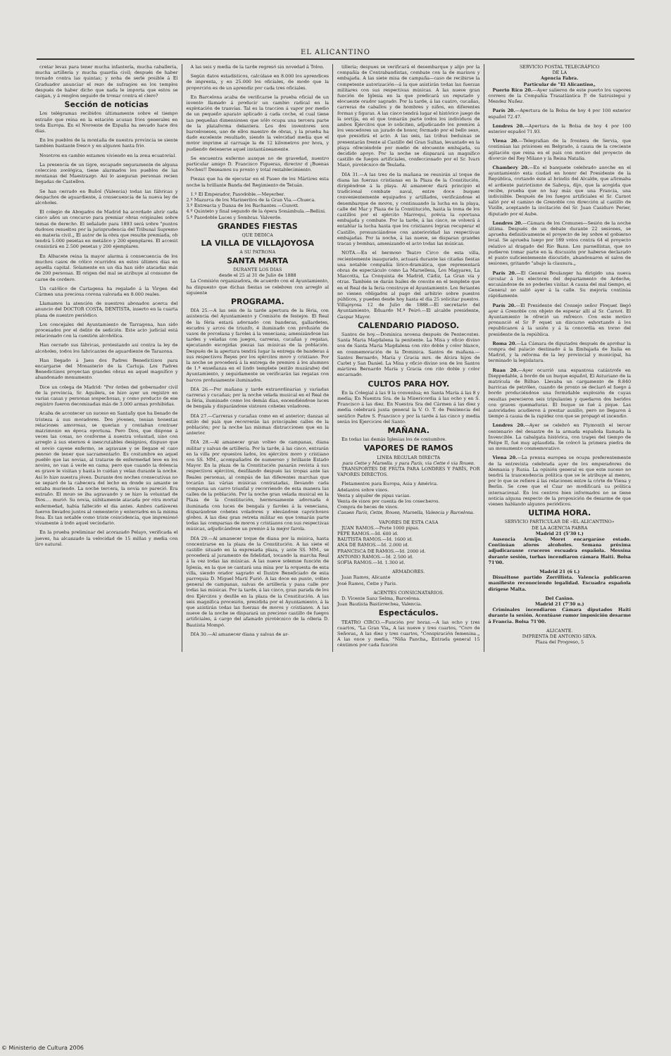EL ALICANTINO
cretar levas para tener mucha infantería, mucha caballería, mucha artillería y mucha guardia civil; después de haber tornado contra las quintas; y noha de serle posible á El Graduador anunciar el rezo de sufragios en los templos después de haber dicho que nada le importa que estos se caigan, y á renglon seguido de tronar contra el clero?
Sección de noticias
Los telégramas recibidos últimamente sobre el tiempo estraño que reina en la estación acusan frios generales en toda Europa. En el Noroeste de España ha nevado hace dos dias.
En los pueblos de la montaña de nuestra provincia se siente tambien bastante fresco y en algunos hasta frio.
Nosotros en cambio estamos viviendo en la zona ecuatorial.
La presencia de un tigre, escapado seguramente de alguna coleccion zoológica, tiene alarmados los pueblos de las montanas del Maestrazgo. Así lo aseguran personas recien llegadas de Castellon.
Se han cerrado en Buñol (Valencia) todas las fábricas y despachos de aguardiente, á consecuencia de la nueva ley de alcoholes.
El colegio de Abogados de Madrid ha acordado abrir cada cinco años un concurso para premiar obras originales sobre temas de derecho. El señalado para 1893 será sobre "puntos dudosos resueltos por la jurisprudencia del Tribunal Supremo en materia civil.„ El autor de la obra que resulte premiada, ob tendrá 5.000 pesetas en metálico y 200 ejemplares. El accesit consistirá en 2.500 pesetas y 200 ejemplares.
En Albacete reina la mayor alarma á consecuencia de los muchos casos de cólico ocurridos en estos últimos dias en aquella capital. Solamente en un dia han sido atacadas más de 200 personas. El origen del mal se atribuye al consumo de carne de cordero.
Un católico de Cartagena ha regalado á la Virgen del Cármen una preciosa corona valorada en 8.000 reales.
Llamamos la atención de nuestros abonados acerca del anuncio del DOCTOR COSTA, DENTISTA, inserto en la cuarta plana de nuestro periódico.
Los concejales del Ayuntamiento de Tarragona, han sido procesados por el delito de sedición. Este acto judicial está relacionado con la cuestión alcohólica.
Han cerrado sus fábricas, protestando así contra la ley de alcoholes, todos los fabricantes de aguardiente de Tarazona.
Han llegado á Jaen dos Padres Benedictinos para encargarse del Monasterio de la Cartuja. Los Padres Benedictinos proyectan grandes obras en aquel magnífico y abandonado monumento.
Dice un colega de Madrid: "Por órden del gobernador civil de la provincia, Sr. Aguilera, se hizo ayer un registro en varias casas y personas sospechosas, y como producto de ese registro fueron decomisadas más de 3.000 armas prohibidas.
Acaba de acontecer un suceso en Santañy que ha llenado de tristeza á sus moradores. Dos jóvenes, tenian honestas relaciones amorosas, se querian y contaban contraer matrimonio en época oportuna. Pero Dios, que dispone á veces las cosas, no conforme á nuestra voluntad, sino con arreglo á sus eternos é inescrutables designios, dispuso que el novio cayese enfermo, se agravase y se llegase el caso penoso de tener que sacramentarlo. Es costumbre en aquel pueblo que las novias, al tratarse de enfermedad leve en los novios, no van á verle en cama; pero que cuando la dolencia es grave le visitan y hasta lo cuidan y velan durante la noche. Así lo hizo nuestra jóven. Durante dos noches consecutivas no se separó de la cabecera del lecho en donde su amante se estaba muriendo. La noche tercera, la novia no pareció. Era extraño. El mozo se iba agravando y se hizo la voluntad de Dios.... murió. Su novia, súbitamente atacada por otra mortal enfermedad, habia fallecido el dia antes. Ambos cadáveres fueron llevados juntos al cementerio y enterrados en la misma fosa. Es tan notable como triste coincidencia, que impresionó vivamente á todo aquel vecindario.
En la prueba preliminar del acorazado Pelayo, verificada el jueves, ha alcanzado la velocidad de 15 millas y media con tiro natural.
A las seis y media de la tarde regresó sin novedad á Tolon.
Según datos estadísticos, calcúlase en 8.000 los aprendices de imprenta, y en 25.000 los oficiales, de modo que la proporción es de un aprendiz por cada tres oficiales.
En Barcelona acaba de verificarse la prueba oficial de un invento llamado á producir un cambio radical en la explotación de tranvías. Tal es la traccion á vapor por medio de un pequeño aparato aplicado á cada coche, el cual tiene tan pequeñas dimensiones que sólo ocupa una tercera parte de la plataforma delantera. Los dos inventores son barceloneses, uno de ellos maestro de obras, y la prueba ha dado excelente resultado, siendo la velocidad media que el motor imprime al carruaje la de 12 kilometros por hora, y pudiendo detenerse aquel instantáneamente.
Se encuentra enfermo aunque no de gravedad, nuestro particular amigo D. Francisco Figueras, director d ¡Buenas Noches!! Deseamos su pronto y total restablecimiento.
Piezas que ha de ejecutar en el Paseo de los Mártires esta noche la brillante Banda del Regimiento de Tetuán.
1.º El Emperador, Pasodoble.—Meyerber.
2.º Mazurca de los Marineritos de la Gran Via.—Chueca.
3.º Entreacta y Danza de los Bachantes.—Gunott.
4.º Quinteto y final segundo de la ópera Sonámbula.—Bellini.
5.º Pasodoble Luces y Sombras. Valverde.
GRANDES FIESTAS
QUE DEDICA
LA VILLA DE VILLAJOYOSA
A SU PATRONA
SANTA MARTA
DURANTE LOS DIAS
desde el 25 al 31 de Julio de 1888
La Comisión organizadora, de acuerdo con el Ayuntamiento, ha dispuesto que dichas fiestas se celebren con arreglo al siguiente
PROGRAMA.
DIA 25.—A las seis de la tarde apertura de la féria, con asistencia del Ayuntamiento y Comisión de festejos. El Real de la féria estará adornado con banderas, gallardetes, escudos y arcos de triunfo, é iluminado con profusión de vasos de porcelana y faroles á la veneciana; amenizándose las tardes y veladas con juegos, carreras, cucañas y regatas, ejecutando escogidas piezas las músicas de la población. Después de la apertura tendrá lugar la entrega de banderas á sus respectivos Reyes por los ejércitos moro y cristiano. Por la noche se procederá á la entrega de premios á los alumnos de 1.ª enseñanza en el lindo templete (estilo muzárabe) del Ayuntamiento, y seguidamente se verificarán las regatas con barcos profusamente iluminados.
DIA 26.—Por mañana y tarde extraordinarias y variadas carreras y cucañas; por la noche velada musical en el Real de la féria, iluminado como los demás dias, encendiéndose luces de bengala y disparándose vistosos cohetes voladores.
DIA 27.—Carreras y cucañas como en el anterior; danzas al estilo del país que recorrerán las principales calles de la población; por la noche las mismas distracciones que en la anterior.
DIA 28.—Al amanecer gran volteo de campanas, diana militar y salvas de artillería. Por la tarde, á las cinco, entrarán en la villa por opuestos lados, los ejércitos moro y cristiano con SS. MM., acompañados de numeroso y brillante Estado Mayor. En la plaza de la Constitución pasarán revista á sus respectivos ejércitos, desfilando después las tropas ante las Reales personas, al compás de las diferentes marchas que tocarán las várias músicas contratadas, llevando cada comparsa un carro triunfal y recorriendo de esta manera las calles de la población. Por la noche gran velada musical en la Plaza de la Constitución, hermosamente adornada é iluminada con luces de bengala y faroles á la veneciana, disparándose cohetes voladores y elevándose caprichosos globos. A las diez gran retreta militar en que tomarán parte todas las comparsas de moros y cristianos con sus respectivas músicas, adjudicándose un premio á la mejor farola.
DIA 29.—Al amanecer toque de diana por la música, hasta concentrarse en la plaza de la Constitución. A las siete el castillo situado en la expresada plaza, y ante SS. MM., se procederá al juramento de fidelidad, tocando la marcha Real á la vez todas las músicas. A las nueve solemne función de Iglesia, en la que se cantará una misa por la orquesta de esta villa, siendo orador sagrado el Ilustre Beneficiado de esta parroquia D. Miguel Martí Furió. A las doce en punto, volteo general de campanas, salvas de artillería y pasa calle por todas las músicas. Por la tarde, á las cinco, gran parada de los dos Ejércitos y desfile en la plaza de la Constitución. A las seis magnífica procesión, presidida por el Ayuntamiento, á la que asistirán todas las fuerzas de moros y cristianos. A las nueve de la noche se disparará un precioso castillo de fuegos artificiales, á cargo del afamado pirotécnico de la olleria D. Bautista Mompó.
DIA 30.—Al amanecer diana y salvas de ar-
tillería; despues se verificará el desembarque y alijo por la compañía de Contrabandistas, combate con la de marinos y embajada. A las siete misa de campaña—caso de recibirse la competente autorización—á la que asistirán todas las fuerzas militares con sus respectivas músicas. A las nueve gran función de Iglesia en la que predicará un reputado y elocuente orador sagrado. Por la tarde, á las cuatro, cucañas, carreras de caballos y de hombres y niños, en diferentes formas y figuras. A las cinco tendrá lugar el histórico juego de la sortija, en el que tomarán parte todos los individuos de ambos Ejércitos que lo soliciten, adjudicando los premios á los vencedores un jurado de honor, formado por el bello sexo, que presidirá el acto. A las seis, las tribus beduinas se presentarán frente al Castillo del Gran Sultan, levantado en la playa ofreciéndole por medio de elocuente embajada, su decidido apoyo. Por la noche se disparará un magnífico castillo de fuegos artificiales, confeccionado por el Sr. Ivars Masó, pirotécnico de Teulada.
DIA 31.—A las tres de la mañana se reunirán al toque de diana las fuerzas cristianas en la Plaza de la Constitución, dirigiéndose á la playa. Al amanecer dará principio el tradicional combate naval, entre doce buques convenientemente equipados y artillados, verificándose el desembarque de moros, y continuando la lucha en la playa, calle del Mar y Plaza de la Constitución, hasta la toma de los castillos por el ejército Marroquí, prévia la oportuna embajada y combate. Por la tarde, á las cinco, se volverá á entablar la lucha hasta que los cristianos logran recuperar el Castillo, pronunciándose con anterioridad las respectivas embajadas. Por la noche, á las nueve, se disparan grandes tracas y bombas, amenizando el acto todas las músicas.
NOTA.—En el hermoso Teatro Circo de esta villa, recientemente inaugurado, actuará durante las citadas fiestas una notable compañía lírico-dramática, que representará obras de espectáculo como La Marsellesa, Los Magyares, La Mascotta, La Conquista de Madrid, Cádiz, La Gran vía y otras. También se darán bailes de convite en el templete que en el Real de la feria construye el Ayuntamiento. Los feriantes no vienen obligados al pago del arbitrio sobre puestos públicos, y pueden desde hoy hasta el dia 25 solicitar puestos. Villajoyosa 12 de Julio de 1888.—El secretario del Ayuntamiento, Eduardo M.ª Peiró.—El alcalde presidente, Gaspar Mayor.
CALENDARIO PIADOSO.
Santos de hoy.—Dominica novena después de Pentecostes. Santa Maria Magdalena la penitente. La Misa y oficio divino son de Santa Maria Magdalena con rito doble y color blanco, en conmemoración de la Dominica. Santos de mañana.—Santos Bernardo, María y Gracia mrs. de Alcira hijos de Carlet y San Daniel. La Misa y oficio divino son de los Santos mártires Bernardo María y Gracia con rito doble y color encarnado.
CULTOS PARA HOY.
En la Colegial á las 9 la convenlua; en Santa María á las 8 y media; En Nuestra Sra. de la Misericordia á las ocho y en S. Francisco á las diez. En Nuestra Sra del Cármen á las diez y media celebrará junta general la V. O. T. de Penitencia del seráfico Padre S. Francisco y por la tarde á las cinco y media serán los Ejercicios del Santo.
MAÑANA.
En todas las demás Iglesias los de costumbre.
VAPORES DE RAMOS
LINEA REGULAR DIRECTA
para Cette y Marsella. y para París, via Cette ó via Rouen.
TRANSPORTES DE FRUTA PARA LONDRES Y PARÍS, POR VAPORES DIRECTOS.
Fletamentos para Europa, Asia y América.
Adelantos sobre vinos.
Venta y alquiler de pipas vacias.
Venta de vinos por cuenta de los cosecheros.
Compra de heces de vinos.
Casaen París, Cette, Rouen, Marsella, Valencia y Barcelona.
VAPORES DE ESTA CASA
JUAN RAMOS.—Porte 1000 pipas.
PEPE RAMOS.—Id. 600 id.
BAUTISTA RAMOS.—Id. 1600 id.
ANA DE RAMOS.—Id. 2.000 id.
FRANCISCA DE RAMOS.—Id. 2000 id.
ANTONIO RAMOS.—Id. 2.500 id.
SOFIA RAMOS.—Id. 1.300 id.
ARMADORES.
Juan Ramos, Alicante
José Ramos, Cette y Paris.
AGENTES CONSIGNATARIOS.
D. Vicente Sanz Selma, Barcelona.
Juan Bautista Bastirrechea, Valencia.
Espectáculos.
TEATRO CIRCO.—Función por horas.—A las ocho y tres cuartos, "La Gran Via„ A las nueve y tres cuartos, "Coro de Señoras„ A las diez y tres cuartos, "Conspiración femenina.„ A las once y media, "Niña Pancha„ Entrada general 15 céntimos por cada función
SERVICIO POSTAL TELEGRÁFICO
DE LA
Agencia Fabra.
Particular de "El Alicantino„
Puerto Rico 20.—Ayer salieron de este puerto los vapores correos de la Compañía Trasatlántica P. de Satrústegui y Mendez Nuñez.
París 20.—Apertura de la Bolsa de hoy 4 por 100 exterior español 72.47.
Londres 20.—Apertura de la Bolsa de hoy 4 por 100 exterior español 71.93.
Viena 20.—Telegrafian de la frontera de Servia, que continúan las prisiones en Belgrado, á causa de la creciente agitación que reina en el país con motivo del proyecto de divorcio del Rey Milano y la Reina Natalia.
Chambery 20.—En el banquete celebrado anoche en el ayuntamiento esta ciudad en honor del Presidente de la República, cortando éste al brindis del Alcalde, que afirmaba el ardiente patriotismo de Saboya, dijo, que la acogida que recibe, prueba que no hay más que una Francia, una indivisible. Después de los fuegos artificiales el Sr. Carnot salió por el camino de Grenoble con dirección al castillo de Vizille, aceptando la invitación del Sr. Juan Casiduro Perier, diputado por el Aube.
Londres 20.—Cámara de los Comunes—Sesión de la noche última. Después de un debate durante 22 sesiones, se aprueba definitivamente el proyecto de ley sobre el gobierno local. Se aprueba luego por 189 votos contra 64 el proyecto relativo al dragado del Rio Bann. Los parnellistas, que no pudieron tomar parte en la discusión por haberse declarado el punto suficientemente discutido, abandonaron el salon de sesiones, gritando "abajo la clausura.„
París 20.—El General Boulanger ha dirigido una nueva circular á los electores del departamento de Ardeche, escusándose de no poderles visitar. A causa del mal tiempo, el General no salió ayer á la calle. Su mejoría continúa rápidamente.
París 20.—El Presidente del Consejo señor Floquet llegó ayer á Grenoble con objeto de esperar allí al Sr. Carnot. El Ayuntamiento le ofreció un refresco. Con este motivo pronunció el Sr F oquet un discurso exhortando á los republicanos á la unión y á la concordia en torno del presidente de la república.
Roma 20.—La Cámara de diputados después de aprobar la compra del palacio destinado á la Embajada de Italia en Madrid, y la reforma de la ley provincial y municipal, ha terminado la legislatura.
Ruan 20.—Ayer ocurrió una espantosa catástrofe en Dieppedable, á bordo de un buque español, El Asturiano de la matrícula de Bilbao. Llevaba un cargamento de 8.840 barricas de petróleo, cuando de pronto se declaró el fuego á bordo produciéndose una formidable explosión de cuyas resultas perecieron seis tripulantes y quedaron dos heridos con graves quemaduras. El buque se fué á pique. Las autoridades acudieron á prestar auxilio, pero no llegaron á tiempo á causa de la rapidez con que se propagó el incendio.
Londres 20.—Ayer se celebró en Plymonth el tercer centenario del desastre de la armada española llamada la Invencible. La cabalgata histórica, con trages del tiempo de Felipe II, fué muy aplaudida. Se colocó la primera piedra de un monumento conmemorativo.
Viena 20.—La prensa europea se ocupa preferentemente de la entrevista celebrada ayer de los emperadores de Alemania y Rusia. La opinión general es que este suceso no tendrá la trascendencia política que se le atribuye al menos, por lo que se refiere á las relaciones entre la córte de Viena y Berlin. Se cree que el Czar no modificará su política internacional. En los centros bien informados no se tiene noticia alguna respecto de la proposición de desarme de que vienen hablando algunos periódicos.
ULTIMA HORA.
SERVICIO PARTICULAR DE «EL ALICANTINO»
DE LA AGENCIA FABRA
Madrid 21 (5'30 t.)
Ausencia Armijo. Moret encargaráse estado. Continúan aforos alcoholes. Semana próxima adjudicaranse cruceros escuadra española. Messina durante sesión, turbas incendiaron cámara Haiti. Bolsa 71'00.
Madrid 21 (6 t.)
Disuéltose partido Zorrillista. Valencia publicaron manifiesto reconociendo legalidad. Escuadra española dirígese Malta.
Del Casino.
Madrid 21 (7'30 n.)
Criminales incendiaron Cámara diputados Haiti durante la sesión. Acentúase rumor imposición desarme á Francia. Bolsa 71'00.
ALICANTE.
IMPRENTA DE ANTONIO SEVA.
Plaza del Progreso, 5
© Ministerio de Cultura 2006